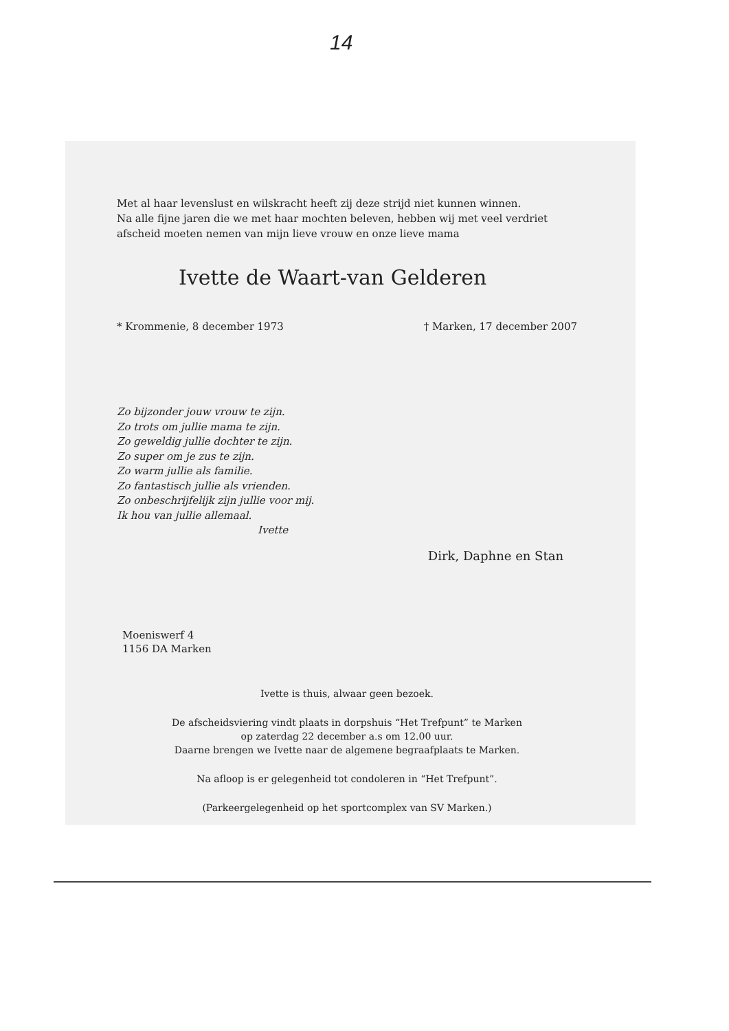14
Met al haar levenslust en wilskracht heeft zij deze strijd niet kunnen winnen.
Na alle fijne jaren die we met haar mochten beleven, hebben wij met veel verdriet
afscheid moeten nemen van mijn lieve vrouw en onze lieve mama
Ivette de Waart-van Gelderen
* Krommenie, 8 december 1973 † Marken, 17 december 2007
Zo bijzonder jouw vrouw te zijn.
Zo trots om jullie mama te zijn.
Zo geweldig jullie dochter te zijn.
Zo super om je zus te zijn.
Zo warm jullie als familie.
Zo fantastisch jullie als vrienden.
Zo onbeschrijfelijk zijn jullie voor mij.
Ik hou van jullie allemaal.
Ivette
Dirk, Daphne en Stan
Moeniswerf 4
1156 DA Marken
Ivette is thuis, alwaar geen bezoek.
De afscheidsviering vindt plaats in dorpshuis “Het Trefpunt” te Marken
op zaterdag 22 december a.s om 12.00 uur.
Daarne brengen we Ivette naar de algemene begraafplaats te Marken.
Na afloop is er gelegenheid tot condoleren in “Het Trefpunt”.
(Parkeergelegenheid op het sportcomplex van SV Marken.)